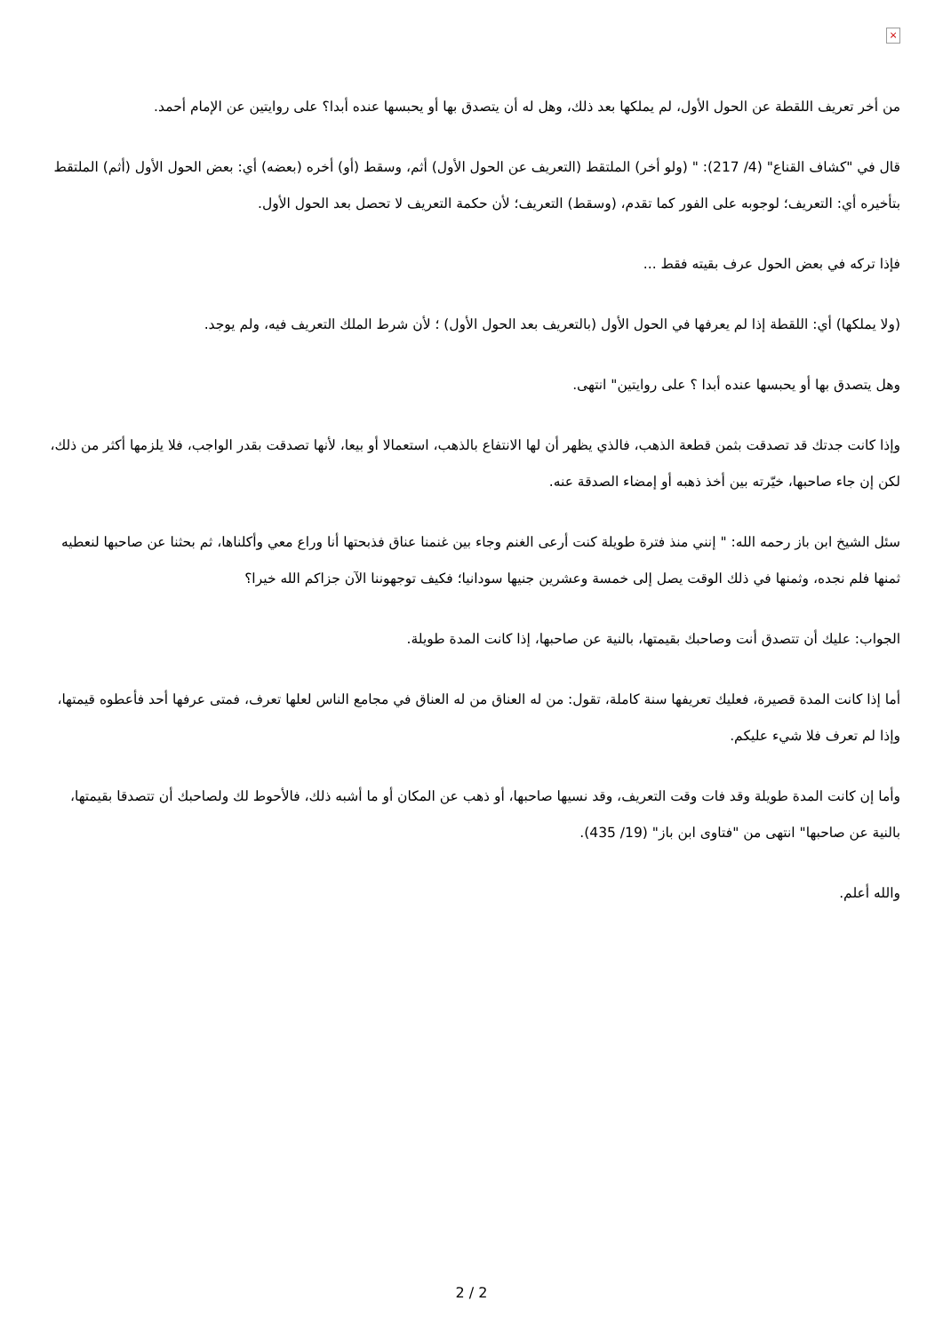×
من أخر تعريف اللقطة عن الحول الأول، لم يملكها بعد ذلك، وهل له أن يتصدق بها أو يحبسها عنده أبدا؟ على روايتين عن الإمام أحمد.
قال في "كشاف القناع" (4/ 217): " (ولو أخر) الملتقط (التعريف عن الحول الأول) أثم، وسقط (أو) أخره (بعضه) أي: بعض الحول الأول (أثم) الملتقط بتأخيره أي: التعريف؛ لوجوبه على الفور كما تقدم، (وسقط) التعريف؛ لأن حكمة التعريف لا تحصل بعد الحول الأول.
فإذا تركه في بعض الحول عرف بقيته فقط ...
(ولا يملكها) أي: اللقطة إذا لم يعرفها في الحول الأول (بالتعريف بعد الحول الأول) ؛ لأن شرط الملك التعريف فيه، ولم يوجد.
وهل يتصدق بها أو يحبسها عنده أبدا ؟ على روايتين" انتهى.
وإذا كانت جدتك قد تصدقت بثمن قطعة الذهب، فالذي يظهر أن لها الانتفاع بالذهب، استعمالا أو بيعا، لأنها تصدقت بقدر الواجب، فلا يلزمها أكثر من ذلك، لكن إن جاء صاحبها، خيّرته بين أخذ ذهبه أو إمضاء الصدقة عنه.
سئل الشيخ ابن باز رحمه الله: " إنني منذ فترة طويلة كنت أرعى الغنم وجاء بين غنمنا عناق فذبحتها أنا وراع معي وأكلناها، ثم بحثنا عن صاحبها لنعطيه ثمنها فلم نجده، وثمنها في ذلك الوقت يصل إلى خمسة وعشرين جنيها سودانيا؛ فكيف توجهوننا الآن جزاكم الله خيرا؟
الجواب: عليك أن تتصدق أنت وصاحبك بقيمتها، بالنية عن صاحبها، إذا كانت المدة طويلة.
أما إذا كانت المدة قصيرة، فعليك تعريفها سنة كاملة، تقول: من له العناق من له العناق في مجامع الناس لعلها تعرف، فمتى عرفها أحد فأعطوه قيمتها، وإذا لم تعرف فلا شيء عليكم.
وأما إن كانت المدة طويلة وقد فات وقت التعريف، وقد نسيها صاحبها، أو ذهب عن المكان أو ما أشبه ذلك، فالأحوط لك ولصاحبك أن تتصدقا بقيمتها، بالنية عن صاحبها" انتهى من "فتاوى ابن باز" (19/ 435).
والله أعلم.
2 / 2